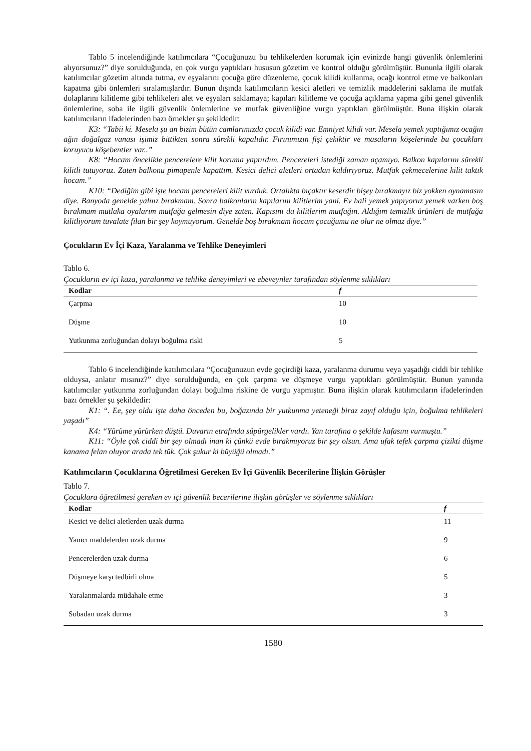Tablo 5 incelendiğinde katılımcılara “Çocuğunuzu bu tehlikelerden korumak için evinizde hangi güvenlik önlemlerini alıyorsunuz?” diye sorulduğunda, en çok vurgu yaptıkları hususun gözetim ve kontrol olduğu görülmüştür. Bununla ilgili olarak katılımcılar gözetim altında tutma, ev eşyalarını çocuğa göre düzenleme, çocuk kilidi kullanma, ocağı kontrol etme ve balkonları kapatma gibi önlemleri sıralamışlardır. Bunun dışında katılımcıların kesici aletleri ve temizlik maddelerini saklama ile mutfak dolaplarını kilitleme gibi tehlikeleri alet ve eşyaları saklamaya; kapıları kilitleme ve çocuğa açıklama yapma gibi genel güvenlik önlemlerine, soba ile ilgili güvenlik önlemlerine ve mutfak güvenliğine vurgu yaptıkları görülmüştür. Buna ilişkin olarak katılımcıların ifadelerinden bazı örnekler şu şekildedir:
K3: “Tabii ki. Mesela şu an bizim bütün camlarımızda çocuk kilidi var. Emniyet kilidi var. Mesela yemek yaptığımız ocağın ağın doğalgaz vanası işimiz bittikten sonra sürekli kapalıdır. Fırınımızın fişi çekiktir ve masaların köşelerinde bu çocukları koruyucu köşebentler var..”
K8: “Hocam öncelikle pencerelere kilit koruma yaptırdım. Pencereleri istediği zaman açamıyo. Balkon kapılarını sürekli kilitli tutuyoruz. Zaten balkonu pimapenle kapattım. Kesici delici aletleri ortadan kaldırıyoruz. Mutfak çekmecelerine kilit taktık hocam.”
K10: “Dediğim gibi işte hocam pencereleri kilit vurduk. Ortalıkta bıçaktır keserdir bişey bırakmayız biz yokken oynamasın diye. Banyoda genelde yalnız bırakmam. Sonra balkonların kapılarını kilitlerim yani. Ev hali yemek yapıyoruz yemek varken boş bırakmam mutlaka oyalarım mutfağa gelmesin diye zaten. Kapısını da kilitlerim mutfağın. Aldığım temizlik ürünleri de mutfağa kilitliyorum tuvalate filan bir şey koymuyorum. Genelde boş bırakmam hocam çocuğumu ne olur ne olmaz diye.”
Çocukların Ev İçi Kaza, Yaralanma ve Tehlike Deneyimleri
Tablo 6.
Çocukların ev içi kaza, yaralanma ve tehlike deneyimleri ve ebeveynler tarafından söylenme sıklıkları
| Kodlar | f |
| --- | --- |
| Çarpma | 10 |
| Düşme | 10 |
| Yutkunma zorluğundan dolayı boğulma riski | 5 |
Tablo 6 incelendiğinde katılımcılara “Çocuğunuzun evde geçirdiği kaza, yaralanma durumu veya yaşadığı ciddi bir tehlike olduysa, anlatır mısınız?” diye sorulduğunda, en çok çarpma ve düşmeye vurgu yaptıkları görülmüştür. Bunun yanında katılımcılar yutkunma zorluğundan dolayı boğulma riskine de vurgu yapmıştır. Buna ilişkin olarak katılımcıların ifadelerinden bazı örnekler şu şekildedir:
K1: “. Ee, şey oldu işte daha önceden bu, boğazında bir yutkunma yeteneği biraz zayıf olduğu için, boğulma tehlikeleri yaşadı”
K4: “Yürüme yürürken düştü. Duvarın etrafında süpürgelikler vardı. Yan tarafına o şekilde kafasını vurmuştu.”
K11: “Öyle çok ciddi bir şey olmadı inan ki çünkü evde bırakmıyoruz bir şey olsun. Ama ufak tefek çarpma çizikti düşme kanama felan oluyor arada tek tük. Çok şukur ki büyüğü olmadı.”
Katılımcıların Çocuklarına Öğretilmesi Gereken Ev İçi Güvenlik Becerilerine İlişkin Görüşler
Tablo 7.
Çocuklara öğretilmesi gereken ev içi güvenlik becerilerine ilişkin görüşler ve söylenme sıklıkları
| Kodlar | f |
| --- | --- |
| Kesici ve delici aletlerden uzak durma | 11 |
| Yanıcı maddelerden uzak durma | 9 |
| Pencerelerden uzak durma | 6 |
| Düşmeye karşı tedbirli olma | 5 |
| Yaralanmalarda müdahale etme | 3 |
| Sobadan uzak durma | 3 |
1580